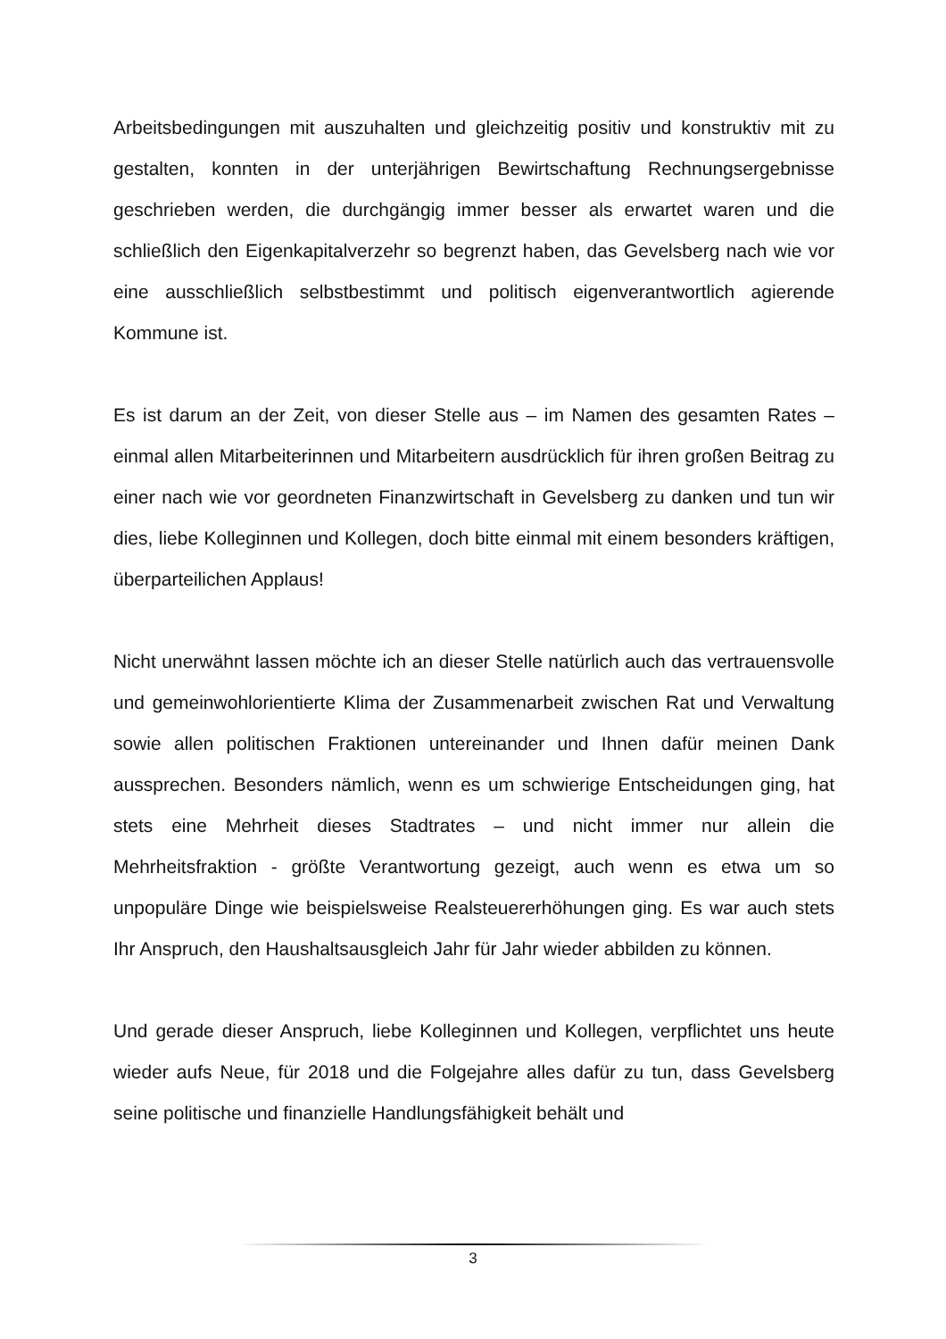Arbeitsbedingungen mit auszuhalten und gleichzeitig positiv und konstruktiv mit zu gestalten, konnten in der unterjährigen Bewirtschaftung Rechnungsergebnisse geschrieben werden, die durchgängig immer besser als erwartet waren und die schließlich den Eigenkapitalverzehr so begrenzt haben, das Gevelsberg nach wie vor eine ausschließlich selbstbestimmt und politisch eigenverantwortlich agierende Kommune ist.
Es ist darum an der Zeit, von dieser Stelle aus – im Namen des gesamten Rates – einmal allen Mitarbeiterinnen und Mitarbeitern ausdrücklich für ihren großen Beitrag zu einer nach wie vor geordneten Finanzwirtschaft in Gevelsberg zu danken und tun wir dies, liebe Kolleginnen und Kollegen, doch bitte einmal mit einem besonders kräftigen, überparteilichen Applaus!
Nicht unerwähnt lassen möchte ich an dieser Stelle natürlich auch das vertrauensvolle und gemeinwohlorientierte Klima der Zusammenarbeit zwischen Rat und Verwaltung sowie allen politischen Fraktionen untereinander und Ihnen dafür meinen Dank aussprechen. Besonders nämlich, wenn es um schwierige Entscheidungen ging, hat stets eine Mehrheit dieses Stadtrates – und nicht immer nur allein die Mehrheitsfraktion - größte Verantwortung gezeigt, auch wenn es etwa um so unpopuläre Dinge wie beispielsweise Realsteuererhöhungen ging. Es war auch stets Ihr Anspruch, den Haushaltsausgleich Jahr für Jahr wieder abbilden zu können.
Und gerade dieser Anspruch, liebe Kolleginnen und Kollegen, verpflichtet uns heute wieder aufs Neue, für 2018 und die Folgejahre alles dafür zu tun, dass Gevelsberg seine politische und finanzielle Handlungsfähigkeit behält und
3